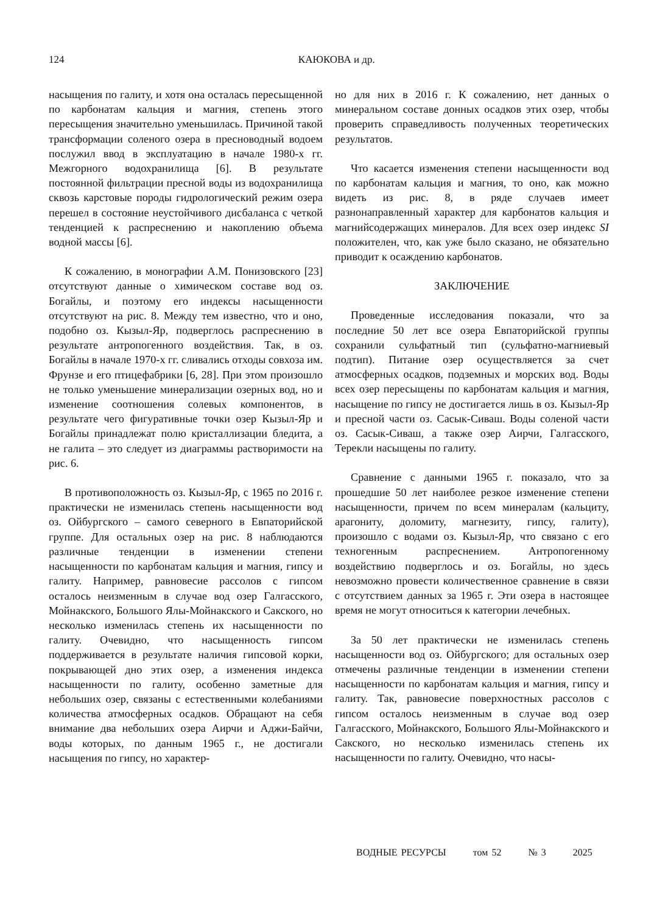124
КАЮКОВА и др.
насыщения по галиту, и хотя она осталась пересыщенной по карбонатам кальция и магния, степень этого пересыщения значительно уменьшилась. Причиной такой трансформации соленого озера в пресноводный водоем послужил ввод в эксплуатацию в начале 1980-х гг. Межгорного водохранилища [6]. В результате постоянной фильтрации пресной воды из водохранилища сквозь карстовые породы гидрологический режим озера перешел в состояние неустойчивого дисбаланса с четкой тенденцией к распреснению и накоплению объема водной массы [6].
К сожалению, в монографии А.М. Понизовского [23] отсутствуют данные о химическом составе вод оз. Богайлы, и поэтому его индексы насыщенности отсутствуют на рис. 8. Между тем известно, что и оно, подобно оз. Кызыл-Яр, подверглось распреснению в результате антропогенного воздействия. Так, в оз. Богайлы в начале 1970-х гг. сливались отходы совхоза им. Фрунзе и его птицефабрики [6, 28]. При этом произошло не только уменьшение минерализации озерных вод, но и изменение соотношения солевых компонентов, в результате чего фигуративные точки озер Кызыл-Яр и Богайлы принадлежат полю кристаллизации бледита, а не галита – это следует из диаграммы растворимости на рис. 6.
В противоположность оз. Кызыл-Яр, с 1965 по 2016 г. практически не изменилась степень насыщенности вод оз. Ойбургского – самого северного в Евпаторийской группе. Для остальных озер на рис. 8 наблюдаются различные тенденции в изменении степени насыщенности по карбонатам кальция и магния, гипсу и галиту. Например, равновесие рассолов с гипсом осталось неизменным в случае вод озер Галгасского, Мойнакского, Большого Ялы-Мойнакского и Сакского, но несколько изменилась степень их насыщенности по галиту. Очевидно, что насыщенность гипсом поддерживается в результате наличия гипсовой корки, покрывающей дно этих озер, а изменения индекса насыщенности по галиту, особенно заметные для небольших озер, связаны с естественными колебаниями количества атмосферных осадков. Обращают на себя внимание два небольших озера Аирчи и Аджи-Байчи, воды которых, по данным 1965 г., не достигали насыщения по гипсу, но характер-
но для них в 2016 г. К сожалению, нет данных о минеральном составе донных осадков этих озер, чтобы проверить справедливость полученных теоретических результатов.
Что касается изменения степени насыщенности вод по карбонатам кальция и магния, то оно, как можно видеть из рис. 8, в ряде случаев имеет разнонаправленный характер для карбонатов кальция и магнийсодержащих минералов. Для всех озер индекс SI положителен, что, как уже было сказано, не обязательно приводит к осаждению карбонатов.
ЗАКЛЮЧЕНИЕ
Проведенные исследования показали, что за последние 50 лет все озера Евпаторийской группы сохранили сульфатный тип (сульфатно-магниевый подтип). Питание озер осуществляется за счет атмосферных осадков, подземных и морских вод. Воды всех озер пересыщены по карбонатам кальция и магния, насыщение по гипсу не достигается лишь в оз. Кызыл-Яр и пресной части оз. Сасык-Сиваш. Воды соленой части оз. Сасык-Сиваш, а также озер Аирчи, Галгасского, Терекли насыщены по галиту.
Сравнение с данными 1965 г. показало, что за прошедшие 50 лет наиболее резкое изменение степени насыщенности, причем по всем минералам (кальциту, арагониту, доломиту, магнезиту, гипсу, галиту), произошло с водами оз. Кызыл-Яр, что связано с его техногенным распреснением. Антропогенному воздействию подверглось и оз. Богайлы, но здесь невозможно провести количественное сравнение в связи с отсутствием данных за 1965 г. Эти озера в настоящее время не могут относиться к категории лечебных.
За 50 лет практически не изменилась степень насыщенности вод оз. Ойбургского; для остальных озер отмечены различные тенденции в изменении степени насыщенности по карбонатам кальция и магния, гипсу и галиту. Так, равновесие поверхностных рассолов с гипсом осталось неизменным в случае вод озер Галгасского, Мойнакского, Большого Ялы-Мойнакского и Сакского, но несколько изменилась степень их насыщенности по галиту. Очевидно, что насы-
ВОДНЫЕ РЕСУРСЫ том 52 № 3 2025